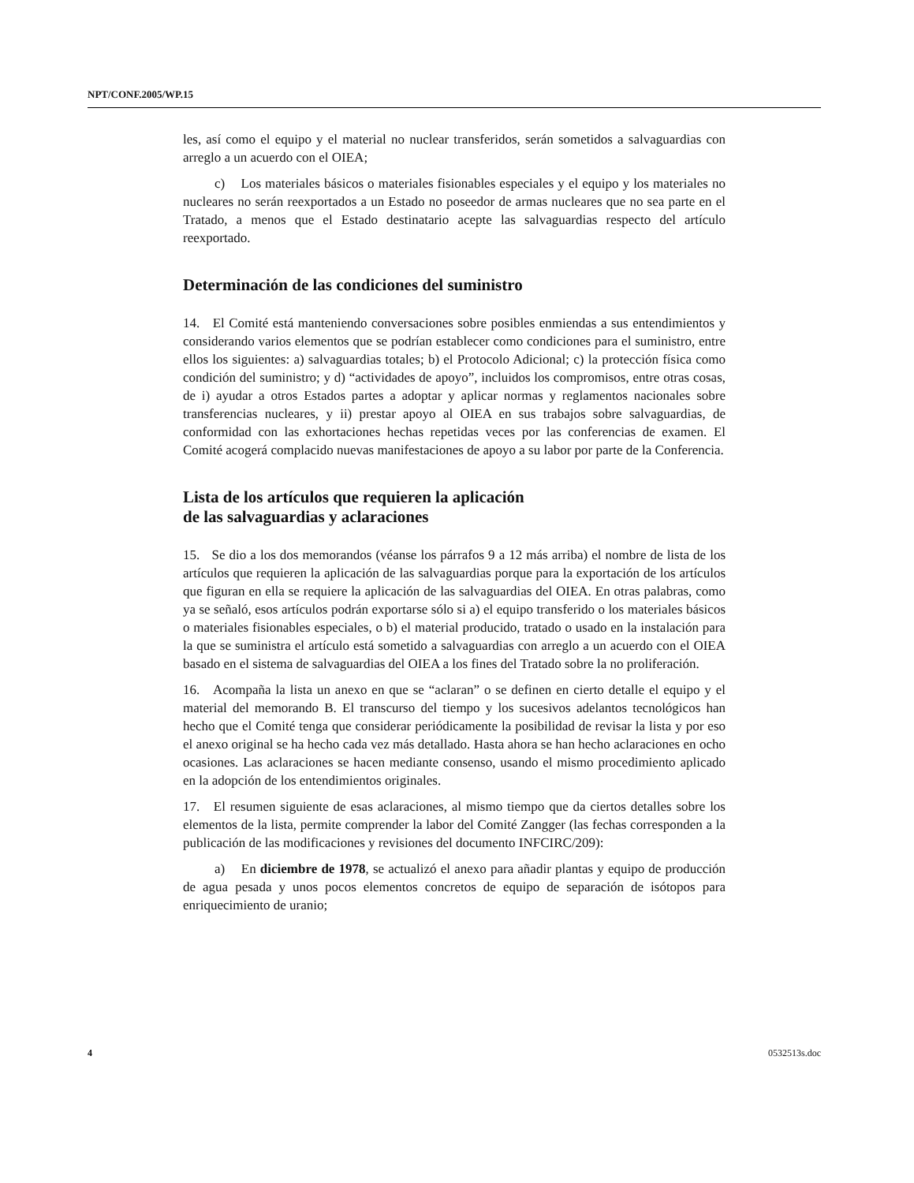NPT/CONF.2005/WP.15
les, así como el equipo y el material no nuclear transferidos, serán sometidos a salvaguardias con arreglo a un acuerdo con el OIEA;
c) Los materiales básicos o materiales fisionables especiales y el equipo y los materiales no nucleares no serán reexportados a un Estado no poseedor de armas nucleares que no sea parte en el Tratado, a menos que el Estado destinatario acepte las salvaguardias respecto del artículo reexportado.
Determinación de las condiciones del suministro
14. El Comité está manteniendo conversaciones sobre posibles enmiendas a sus entendimientos y considerando varios elementos que se podrían establecer como condiciones para el suministro, entre ellos los siguientes: a) salvaguardias totales; b) el Protocolo Adicional; c) la protección física como condición del suministro; y d) “actividades de apoyo”, incluidos los compromisos, entre otras cosas, de i) ayudar a otros Estados partes a adoptar y aplicar normas y reglamentos nacionales sobre transferencias nucleares, y ii) prestar apoyo al OIEA en sus trabajos sobre salvaguardias, de conformidad con las exhortaciones hechas repetidas veces por las conferencias de examen. El Comité acogerá complacido nuevas manifestaciones de apoyo a su labor por parte de la Conferencia.
Lista de los artículos que requieren la aplicación
de las salvaguardias y aclaraciones
15. Se dio a los dos memorandos (véanse los párrafos 9 a 12 más arriba) el nombre de lista de los artículos que requieren la aplicación de las salvaguardias porque para la exportación de los artículos que figuran en ella se requiere la aplicación de las salvaguardias del OIEA. En otras palabras, como ya se señaló, esos artículos podrán exportarse sólo si a) el equipo transferido o los materiales básicos o materiales fisionables especiales, o b) el material producido, tratado o usado en la instalación para la que se suministra el artículo está sometido a salvaguardias con arreglo a un acuerdo con el OIEA basado en el sistema de salvaguardias del OIEA a los fines del Tratado sobre la no proliferación.
16. Acompaña la lista un anexo en que se “aclaran” o se definen en cierto detalle el equipo y el material del memorando B. El transcurso del tiempo y los sucesivos adelantos tecnológicos han hecho que el Comité tenga que considerar periódicamente la posibilidad de revisar la lista y por eso el anexo original se ha hecho cada vez más detallado. Hasta ahora se han hecho aclaraciones en ocho ocasiones. Las aclaraciones se hacen mediante consenso, usando el mismo procedimiento aplicado en la adopción de los entendimientos originales.
17. El resumen siguiente de esas aclaraciones, al mismo tiempo que da ciertos detalles sobre los elementos de la lista, permite comprender la labor del Comité Zangger (las fechas corresponden a la publicación de las modificaciones y revisiones del documento INFCIRC/209):
a) En diciembre de 1978, se actualizó el anexo para añadir plantas y equipo de producción de agua pesada y unos pocos elementos concretos de equipo de separación de isótopos para enriquecimiento de uranio;
4 0532513s.doc